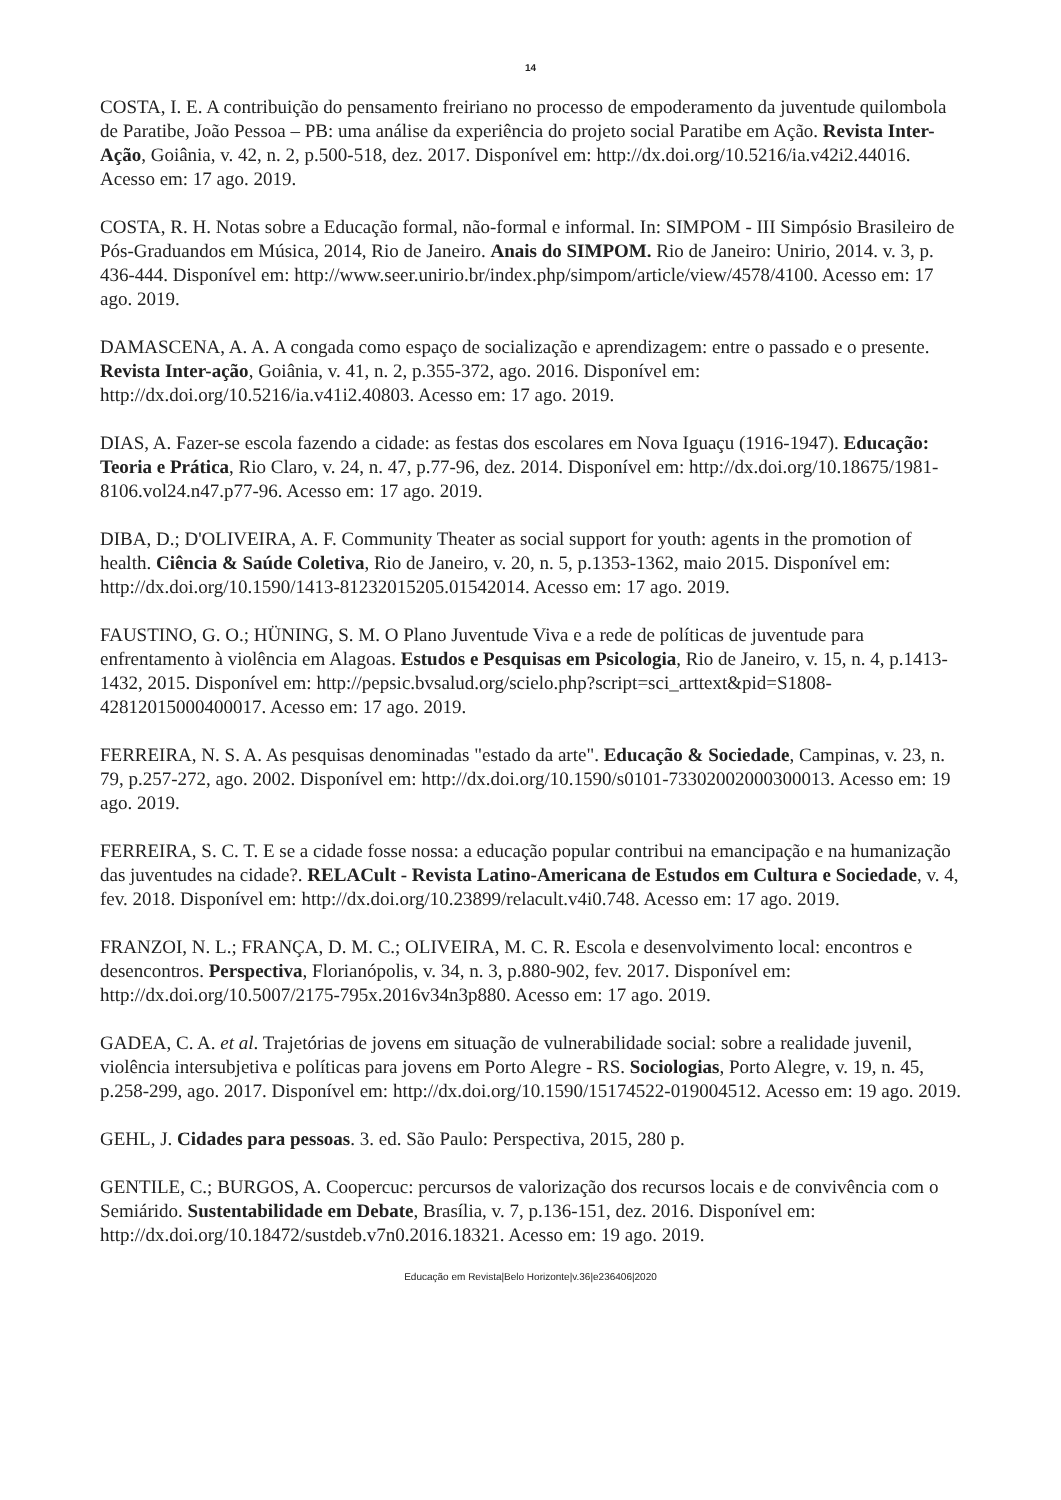14
COSTA, I. E. A contribuição do pensamento freiriano no processo de empoderamento da juventude quilombola de Paratibe, João Pessoa – PB: uma análise da experiência do projeto social Paratibe em Ação. Revista Inter-Ação, Goiânia, v. 42, n. 2, p.500-518, dez. 2017. Disponível em: http://dx.doi.org/10.5216/ia.v42i2.44016. Acesso em: 17 ago. 2019.
COSTA, R. H. Notas sobre a Educação formal, não-formal e informal. In: SIMPOM - III Simpósio Brasileiro de Pós-Graduandos em Música, 2014, Rio de Janeiro. Anais do SIMPOM. Rio de Janeiro: Unirio, 2014. v. 3, p. 436-444. Disponível em: http://www.seer.unirio.br/index.php/simpom/article/view/4578/4100. Acesso em: 17 ago. 2019.
DAMASCENA, A. A. A congada como espaço de socialização e aprendizagem: entre o passado e o presente. Revista Inter-ação, Goiânia, v. 41, n. 2, p.355-372, ago. 2016. Disponível em: http://dx.doi.org/10.5216/ia.v41i2.40803. Acesso em: 17 ago. 2019.
DIAS, A. Fazer-se escola fazendo a cidade: as festas dos escolares em Nova Iguaçu (1916-1947). Educação: Teoria e Prática, Rio Claro, v. 24, n. 47, p.77-96, dez. 2014. Disponível em: http://dx.doi.org/10.18675/1981-8106.vol24.n47.p77-96. Acesso em: 17 ago. 2019.
DIBA, D.; D'OLIVEIRA, A. F. Community Theater as social support for youth: agents in the promotion of health. Ciência & Saúde Coletiva, Rio de Janeiro, v. 20, n. 5, p.1353-1362, maio 2015. Disponível em: http://dx.doi.org/10.1590/1413-81232015205.01542014. Acesso em: 17 ago. 2019.
FAUSTINO, G. O.; HÜNING, S. M. O Plano Juventude Viva e a rede de políticas de juventude para enfrentamento à violência em Alagoas. Estudos e Pesquisas em Psicologia, Rio de Janeiro, v. 15, n. 4, p.1413-1432, 2015. Disponível em: http://pepsic.bvsalud.org/scielo.php?script=sci_arttext&pid=S1808-42812015000400017. Acesso em: 17 ago. 2019.
FERREIRA, N. S. A. As pesquisas denominadas "estado da arte". Educação & Sociedade, Campinas, v. 23, n. 79, p.257-272, ago. 2002. Disponível em: http://dx.doi.org/10.1590/s0101-73302002000300013. Acesso em: 19 ago. 2019.
FERREIRA, S. C. T. E se a cidade fosse nossa: a educação popular contribui na emancipação e na humanização das juventudes na cidade?. RELACult - Revista Latino-Americana de Estudos em Cultura e Sociedade, v. 4, fev. 2018. Disponível em: http://dx.doi.org/10.23899/relacult.v4i0.748. Acesso em: 17 ago. 2019.
FRANZOI, N. L.; FRANÇA, D. M. C.; OLIVEIRA, M. C. R. Escola e desenvolvimento local: encontros e desencontros. Perspectiva, Florianópolis, v. 34, n. 3, p.880-902, fev. 2017. Disponível em: http://dx.doi.org/10.5007/2175-795x.2016v34n3p880. Acesso em: 17 ago. 2019.
GADEA, C. A. et al. Trajetórias de jovens em situação de vulnerabilidade social: sobre a realidade juvenil, violência intersubjetiva e políticas para jovens em Porto Alegre - RS. Sociologias, Porto Alegre, v. 19, n. 45, p.258-299, ago. 2017. Disponível em: http://dx.doi.org/10.1590/15174522-019004512. Acesso em: 19 ago. 2019.
GEHL, J. Cidades para pessoas. 3. ed. São Paulo: Perspectiva, 2015, 280 p.
GENTILE, C.; BURGOS, A. Coopercuc: percursos de valorização dos recursos locais e de convivência com o Semiárido. Sustentabilidade em Debate, Brasília, v. 7, p.136-151, dez. 2016. Disponível em: http://dx.doi.org/10.18472/sustdeb.v7n0.2016.18321. Acesso em: 19 ago. 2019.
Educação em Revista|Belo Horizonte|v.36|e236406|2020